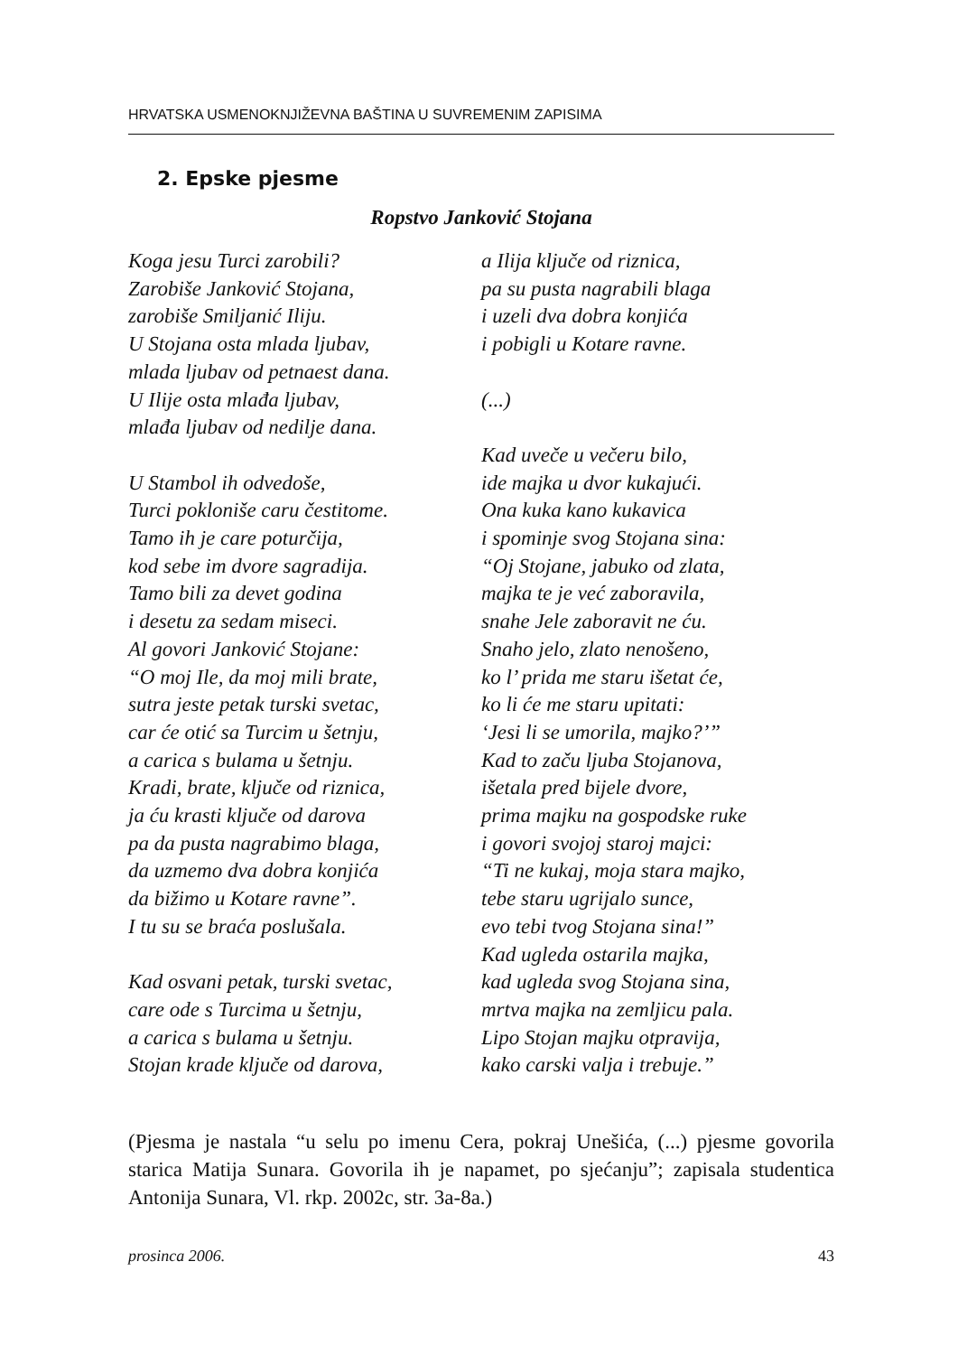HRVATSKA USMENOKNJIŽEVNA BAŠTINA U SUVREMENIM ZAPISIMA
2. Epske pjesme
Ropstvo Janković Stojana
Koga jesu Turci zarobili?
Zarobiše Janković Stojana,
zarobiše Smiljanić Iliju.
U Stojana osta mlada ljubav,
mlada ljubav od petnaest dana.
U Ilije osta mlađa ljubav,
mlađa ljubav od nedilje dana.
U Stambol ih odvedoše,
Turci pokloniše caru čestitome.
Tamo ih je care poturčija,
kod sebe im dvore sagradija.
Tamo bili za devet godina
i desetu za sedam miseci.
Al govori Janković Stojane:
“O moj Ile, da moj mili brate,
sutra jeste petak turski svetac,
car će otić sa Turcim u šetnju,
a carica s bulama u šetnju.
Kradi, brate, ključe od riznica,
ja ću krasti ključe od darova
pa da pusta nagrabimo blaga,
da uzmemo dva dobra konjića
da bižimo u Kotare ravne”.
I tu su se braća poslušala.
Kad osvani petak, turski svetac,
care ode s Turcima u šetnju,
a carica s bulama u šetnju.
Stojan krade ključe od darova,
a Ilija ključe od riznica,
pa su pusta nagrabili blaga
i uzeli dva dobra konjića
i pobigli u Kotare ravne.
(...)
Kad uveče u večeru bilo,
ide majka u dvor kukajući.
Ona kuka kano kukavica
i spominje svog Stojana sina:
“Oj Stojane, jabuko od zlata,
majka te je već zaboravila,
snahe Jele zaboravit ne ću.
Snaho jelo, zlato nenošeno,
ko l’ prida me staru išetat će,
ko li će me staru upitati:
‘Jesi li se umorila, majko?’”
Kad to začu ljuba Stojanova,
išetala pred bijele dvore,
prima majku na gospodske ruke
i govori svojoj staroj majci:
“Ti ne kukaj, moja stara majko,
tebe staru ugrijalo sunce,
evo tebi tvog Stojana sina!”
Kad ugleda ostarila majka,
kad ugleda svog Stojana sina,
mrtva majka na zemljicu pala.
Lipo Stojan majku otpravija,
kako carski valja i trebuje.”
(Pjesma je nastala “u selu po imenu Cera, pokraj Unešića, (...) pjesme govorila starica Matija Sunara. Govorila ih je napamet, po sjećanju”; zapisala studentica Antonija Sunara, Vl. rkp. 2002c, str. 3a-8a.)
prosinca 2006. 43